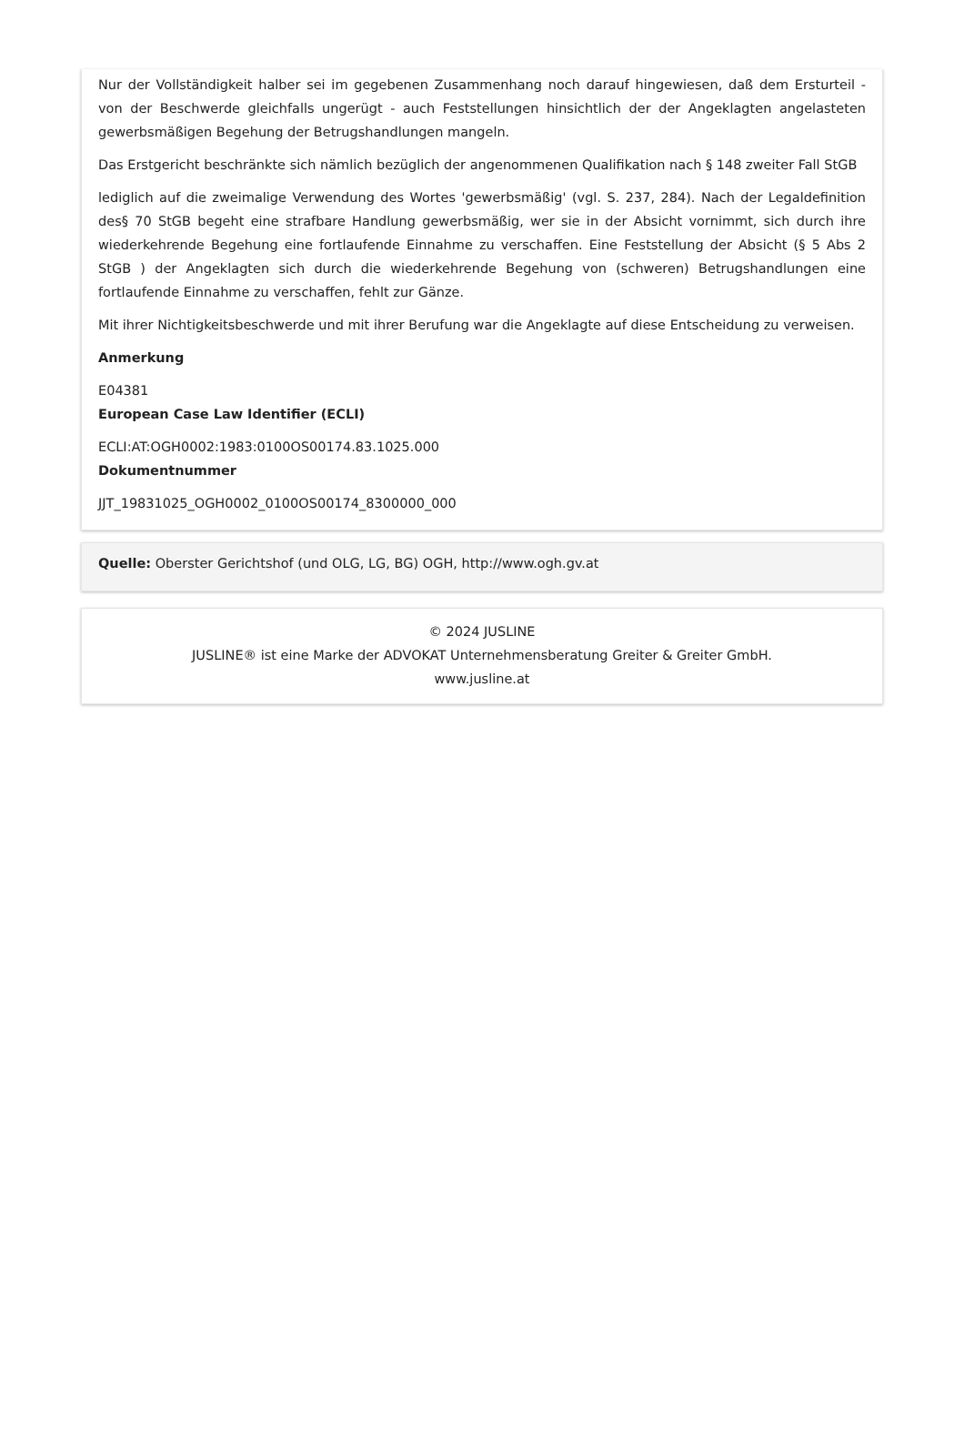Nur der Vollständigkeit halber sei im gegebenen Zusammenhang noch darauf hingewiesen, daß dem Ersturteil - von der Beschwerde gleichfalls ungerügt - auch Feststellungen hinsichtlich der der Angeklagten angelasteten gewerbsmäßigen Begehung der Betrugshandlungen mangeln.
Das Erstgericht beschränkte sich nämlich bezüglich der angenommenen Qualifikation nach § 148 zweiter Fall StGB
lediglich auf die zweimalige Verwendung des Wortes 'gewerbsmäßig' (vgl. S. 237, 284). Nach der Legaldefinition des§ 70 StGB begeht eine strafbare Handlung gewerbsmäßig, wer sie in der Absicht vornimmt, sich durch ihre wiederkehrende Begehung eine fortlaufende Einnahme zu verschaffen. Eine Feststellung der Absicht (§ 5 Abs 2 StGB ) der Angeklagten sich durch die wiederkehrende Begehung von (schweren) Betrugshandlungen eine fortlaufende Einnahme zu verschaffen, fehlt zur Gänze.
Mit ihrer Nichtigkeitsbeschwerde und mit ihrer Berufung war die Angeklagte auf diese Entscheidung zu verweisen.
Anmerkung
E04381
European Case Law Identifier (ECLI)
ECLI:AT:OGH0002:1983:0100OS00174.83.1025.000
Dokumentnummer
JJT_19831025_OGH0002_0100OS00174_8300000_000
Quelle: Oberster Gerichtshof (und OLG, LG, BG) OGH, http://www.ogh.gv.at
© 2024 JUSLINE
JUSLINE® ist eine Marke der ADVOKAT Unternehmensberatung Greiter & Greiter GmbH.
www.jusline.at